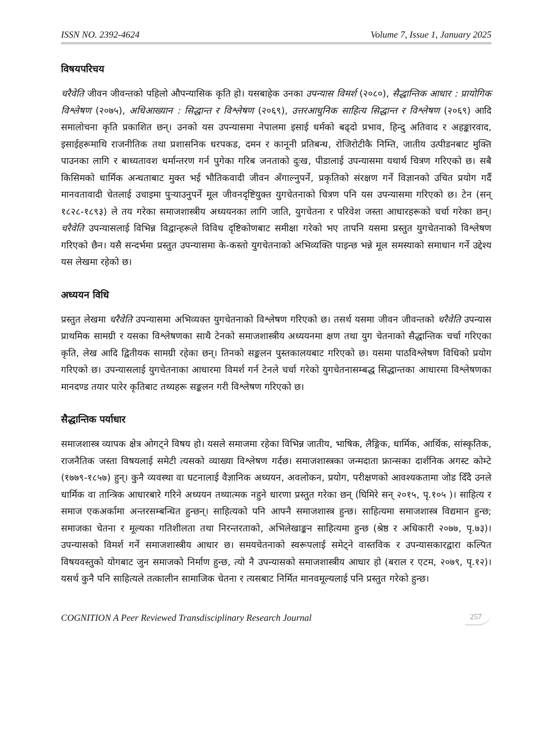ISSN NO. 2392-4624 Volume 7, Issue 1, January 2025
विषयपरिचय
चरैवेति जीवन जीवन्तको पहिलो औपन्यासिक कृति हो। यसबाहेक उनका उपन्यास विमर्श (२०८०), सैद्धान्तिक आधार : प्रायोगिक विश्लेषण (२०७५), अधिआख्यान : सिद्धान्त र विश्लेषण (२०६९), उत्तरआधुनिक साहित्य सिद्धान्त र विश्लेषण (२०६९) आदि समालोचना कृति प्रकाशित छन्। उनको यस उपन्यासमा नेपालमा इसाई धर्मको बढ्दो प्रभाव, हिन्दु अतिवाद र अहङ्कारवाद, इसाईहरूमाथि राजनीतिक तथा प्रशासनिक धरपकड, दमन र कानूनी प्रतिबन्ध, रोजिरोटीकै निम्ति, जातीय उत्पीडनबाट मुक्ति पाउनका लागि र बाध्यतावश धर्मान्तरण गर्न पुगेका गरिब जनताको दुःख, पीडालाई उपन्यासमा यथार्थ चित्रण गरिएको छ। सबै किसिमको धार्मिक अन्धताबाट मुक्त भई भौतिकवादी जीवन अँगाल्नुपर्ने, प्रकृतिको संरक्षण गर्ने विज्ञानको उचित प्रयोग गर्दै मानवतावादी चेतलाई उचाइमा पुऱ्याउनुपर्ने मूल जीवनदृष्टियुक्त युगचेतनाको चित्रण पनि यस उपन्यासमा गरिएको छ। टेन (सन् १८२८-१८९३) ले तय गरेका समाजशास्त्रीय अध्ययनका लागि जाति, युगचेतना र परिवेश जस्ता आधारहरूको चर्चा गरेका छन्। चरैवेति उपन्यासलाई विभिन्न विद्वान्हरूले विविध दृष्टिकोणबाट समीक्षा गरेको भए तापनि यसमा प्रस्तुत युगचेतनाको विश्लेषण गरिएको छैन। यसै सन्दर्भमा प्रस्तुत उपन्यासमा के-कस्तो युगचेतनाको अभिव्यक्ति पाइन्छ भन्ने मूल समस्याको समाधान गर्ने उद्देश्य यस लेखमा रहेको छ।
अध्ययन विधि
प्रस्तुत लेखमा चरैवेति उपन्यासमा अभिव्यक्त युगचेतनाको विश्लेषण गरिएको छ। तसर्थ यसमा जीवन जीवन्तको चरैवेति उपन्यास प्राथमिक सामग्री र यसका विश्लेषणका साथै टेनको समाजशास्त्रीय अध्ययनमा क्षण तथा युग चेतनाको सैद्धान्तिक चर्चा गरिएका कृति, लेख आदि द्वितीयक सामग्री रहेका छन्। तिनको सङ्कलन पुस्तकालयबाट गरिएको छ। यसमा पाठविश्लेषण विधिको प्रयोग गरिएको छ। उपन्यासलाई युगचेतनाका आधारमा विमर्श गर्न टेनले चर्चा गरेको युगचेतनासम्बद्ध सिद्धान्तका आधारमा विश्लेषणका मानदण्ड तयार पारेर कृतिबाट तथ्यहरू सङ्कलन गरी विश्लेषण गरिएको छ।
सैद्धान्तिक पर्याधार
समाजशास्त्र व्यापक क्षेत्र ओगट्ने विषय हो। यसले समाजमा रहेका विभिन्न जातीय, भाषिक, लैङ्गिक, धार्मिक, आर्थिक, सांस्कृतिक, राजनैतिक जस्ता विषयलाई समेटी त्यसको व्याख्या विश्लेषण गर्दछ। समाजशास्त्रका जन्मदाता फ्रान्सका दार्शनिक अगस्ट कोम्टे (१७७९-१८५७) हुन्। कुनै व्यवस्था वा घटनालाई वैज्ञानिक अध्ययन, अवलोकन, प्रयोग, परीक्षणको आवश्यकतामा जोड दिँदै उनले धार्मिक वा तान्त्रिक आधारबारे गरिने अध्ययन तथ्यात्मक नहुने धारणा प्रस्तुत गरेका छन् (घिमिरे सन् २०१५, पृ.१०५ )। साहित्य र समाज एकअर्कामा अन्तरसम्बन्धित हुन्छन्। साहित्यको पनि आफ्नै समाजशास्त्र हुन्छ। साहित्यमा समाजशास्त्र विद्यमान हुन्छ; समाजका चेतना र मूल्यका गतिशीलता तथा निरन्तरताको, अभिलेखाङ्कन साहित्यमा हुन्छ (श्रेष्ठ र अधिकारी २०७७, पृ.७३)। उपन्यासको विमर्श गर्ने समाजशास्त्रीय आधार छ। समयचेतनाको स्वरूपलाई समेट्ने वास्तविक र उपन्यासकारद्वारा कल्पित विषयवस्तुको योगबाट जुन समाजको निर्माण हुन्छ, त्यो नै उपन्यासको समाजशास्त्रीय आधार हो (बराल र एटम, २०७९, पृ.१२)। यसर्थ कुनै पनि साहित्यले तत्कालीन सामाजिक चेतना र त्यसबाट निर्मित मानवमूल्यलाई पनि प्रस्तुत गरेको हुन्छ।
COGNITION A Peer Reviewed Transdisciplinary Research Journal 257